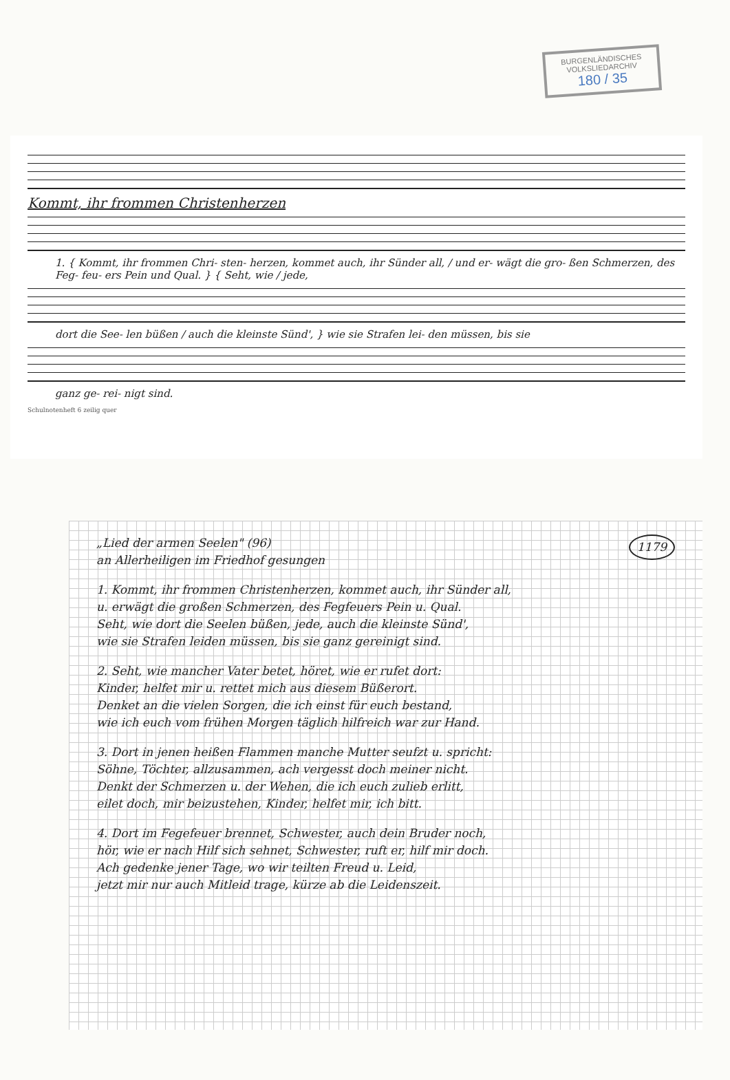BURGENLÄNDISCHES VOLKSLIEDARCHIV
180 / 35
Kommt, ihr frommen Christenherzen
1. { Kommt, ihr frommen Chri- sten- herzen, kommet auch, ihr Sünder all, / und er- wägt die gro- ßen Schmerzen, des Feg- feu- ers Pein und Qual. } { Seht, wie / jede,
dort die See- len büßen / auch die kleinste Sünd', } wie sie Strafen lei- den müssen, bis sie
ganz ge- rei- nigt sind.
Schulnotenheft 6 zeilig quer
1179
„Lied der armen Seelen" (96)
an Allerheiligen im Friedhof gesungen
1. Kommt, ihr frommen Christenherzen, kommet auch, ihr Sünder all,
u. erwägt die großen Schmerzen, des Fegfeuers Pein u. Qual.
Seht, wie dort die Seelen büßen, jede, auch die kleinste Sünd',
wie sie Strafen leiden müssen, bis sie ganz gereinigt sind.
2. Seht, wie mancher Vater betet, höret, wie er rufet dort:
Kinder, helfet mir u. rettet mich aus diesem Büßerort.
Denket an die vielen Sorgen, die ich einst für euch bestand,
wie ich euch vom frühen Morgen täglich hilfreich war zur Hand.
3. Dort in jenen heißen Flammen manche Mutter seufzt u. spricht:
Söhne, Töchter, allzusammen, ach vergesst doch meiner nicht.
Denkt der Schmerzen u. der Wehen, die ich euch zulieb erlitt,
eilet doch, mir beizustehen, Kinder, helfet mir, ich bitt.
4. Dort im Fegefeuer brennet, Schwester, auch dein Bruder noch,
hör, wie er nach Hilf sich sehnet, Schwester, ruft er, hilf mir doch.
Ach gedenke jener Tage, wo wir teilten Freud u. Leid,
jetzt mir nur auch Mitleid trage, kürze ab die Leidenszeit.